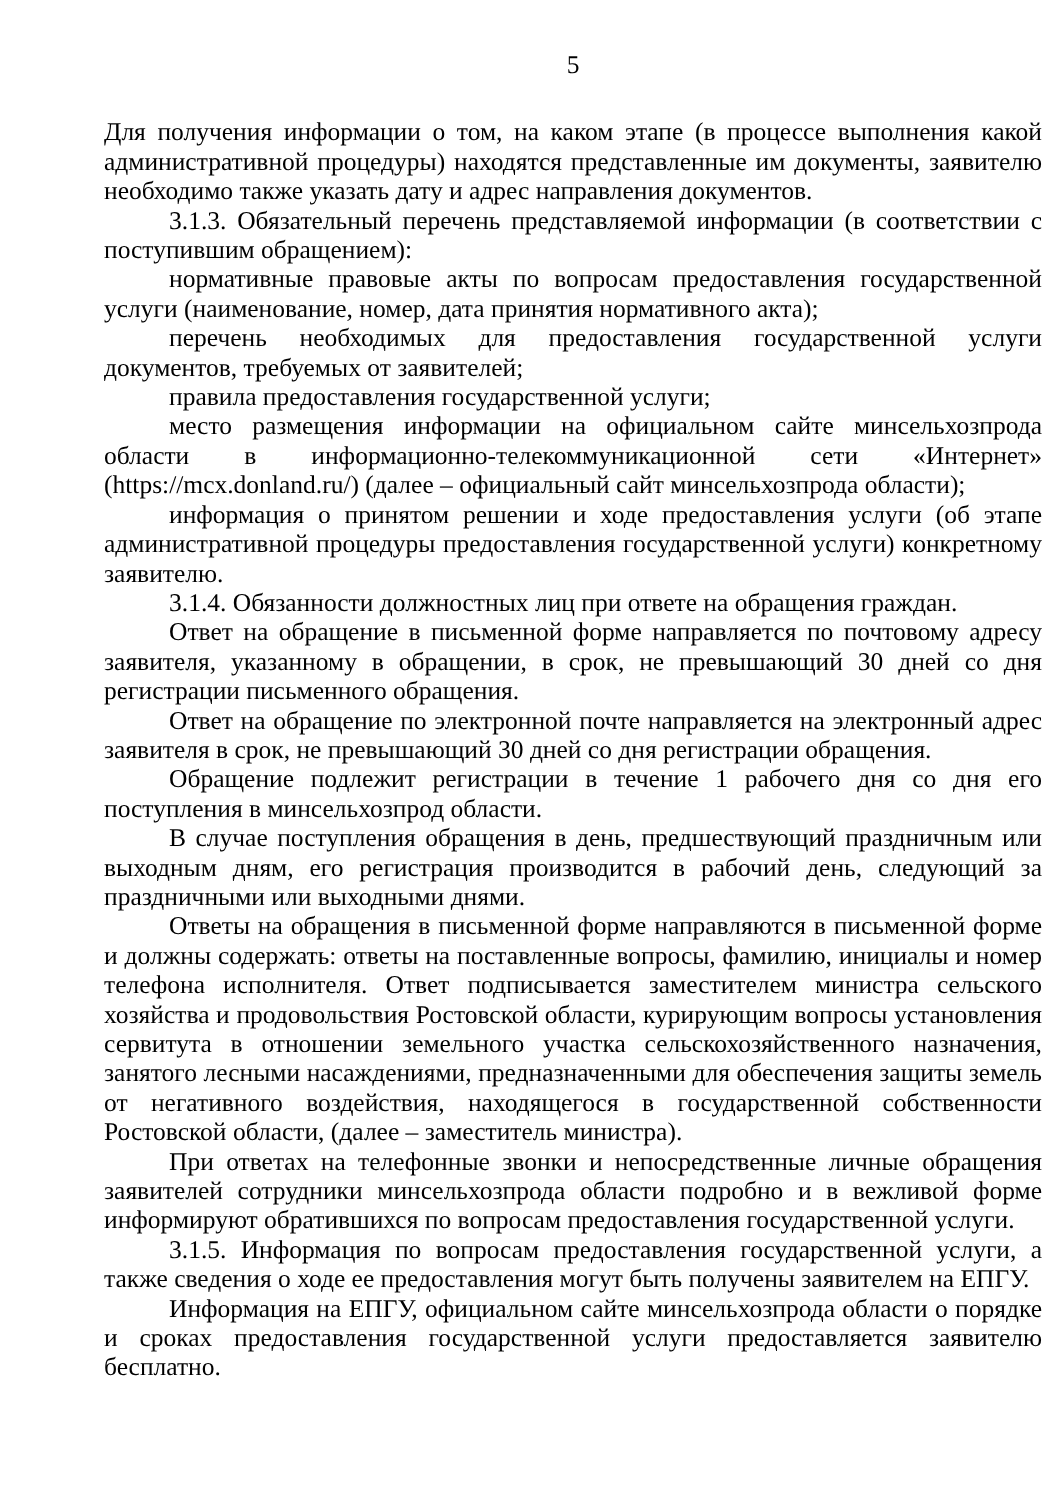5
Для получения информации о том, на каком этапе (в процессе выполнения какой административной процедуры) находятся представленные им документы, заявителю необходимо также указать дату и адрес направления документов.
3.1.3. Обязательный перечень представляемой информации (в соответствии с поступившим обращением):
нормативные правовые акты по вопросам предоставления государственной услуги (наименование, номер, дата принятия нормативного акта);
перечень необходимых для предоставления государственной услуги документов, требуемых от заявителей;
правила предоставления государственной услуги;
место размещения информации на официальном сайте минсельхозпрода области в информационно-телекоммуникационной сети «Интернет» (https://mcx.donland.ru/) (далее – официальный сайт минсельхозпрода области);
информация о принятом решении и ходе предоставления услуги (об этапе административной процедуры предоставления государственной услуги) конкретному заявителю.
3.1.4. Обязанности должностных лиц при ответе на обращения граждан.
Ответ на обращение в письменной форме направляется по почтовому адресу заявителя, указанному в обращении, в срок, не превышающий 30 дней со дня регистрации письменного обращения.
Ответ на обращение по электронной почте направляется на электронный адрес заявителя в срок, не превышающий 30 дней со дня регистрации обращения.
Обращение подлежит регистрации в течение 1 рабочего дня со дня его поступления в минсельхозпрод области.
В случае поступления обращения в день, предшествующий праздничным или выходным дням, его регистрация производится в рабочий день, следующий за праздничными или выходными днями.
Ответы на обращения в письменной форме направляются в письменной форме и должны содержать: ответы на поставленные вопросы, фамилию, инициалы и номер телефона исполнителя. Ответ подписывается заместителем министра сельского хозяйства и продовольствия Ростовской области, курирующим вопросы установления сервитута в отношении земельного участка сельскохозяйственного назначения, занятого лесными насаждениями, предназначенными для обеспечения защиты земель от негативного воздействия, находящегося в государственной собственности Ростовской области, (далее – заместитель министра).
При ответах на телефонные звонки и непосредственные личные обращения заявителей сотрудники минсельхозпрода области подробно и в вежливой форме информируют обратившихся по вопросам предоставления государственной услуги.
3.1.5. Информация по вопросам предоставления государственной услуги, а также сведения о ходе ее предоставления могут быть получены заявителем на ЕПГУ.
Информация на ЕПГУ, официальном сайте минсельхозпрода области о порядке и сроках предоставления государственной услуги предоставляется заявителю бесплатно.